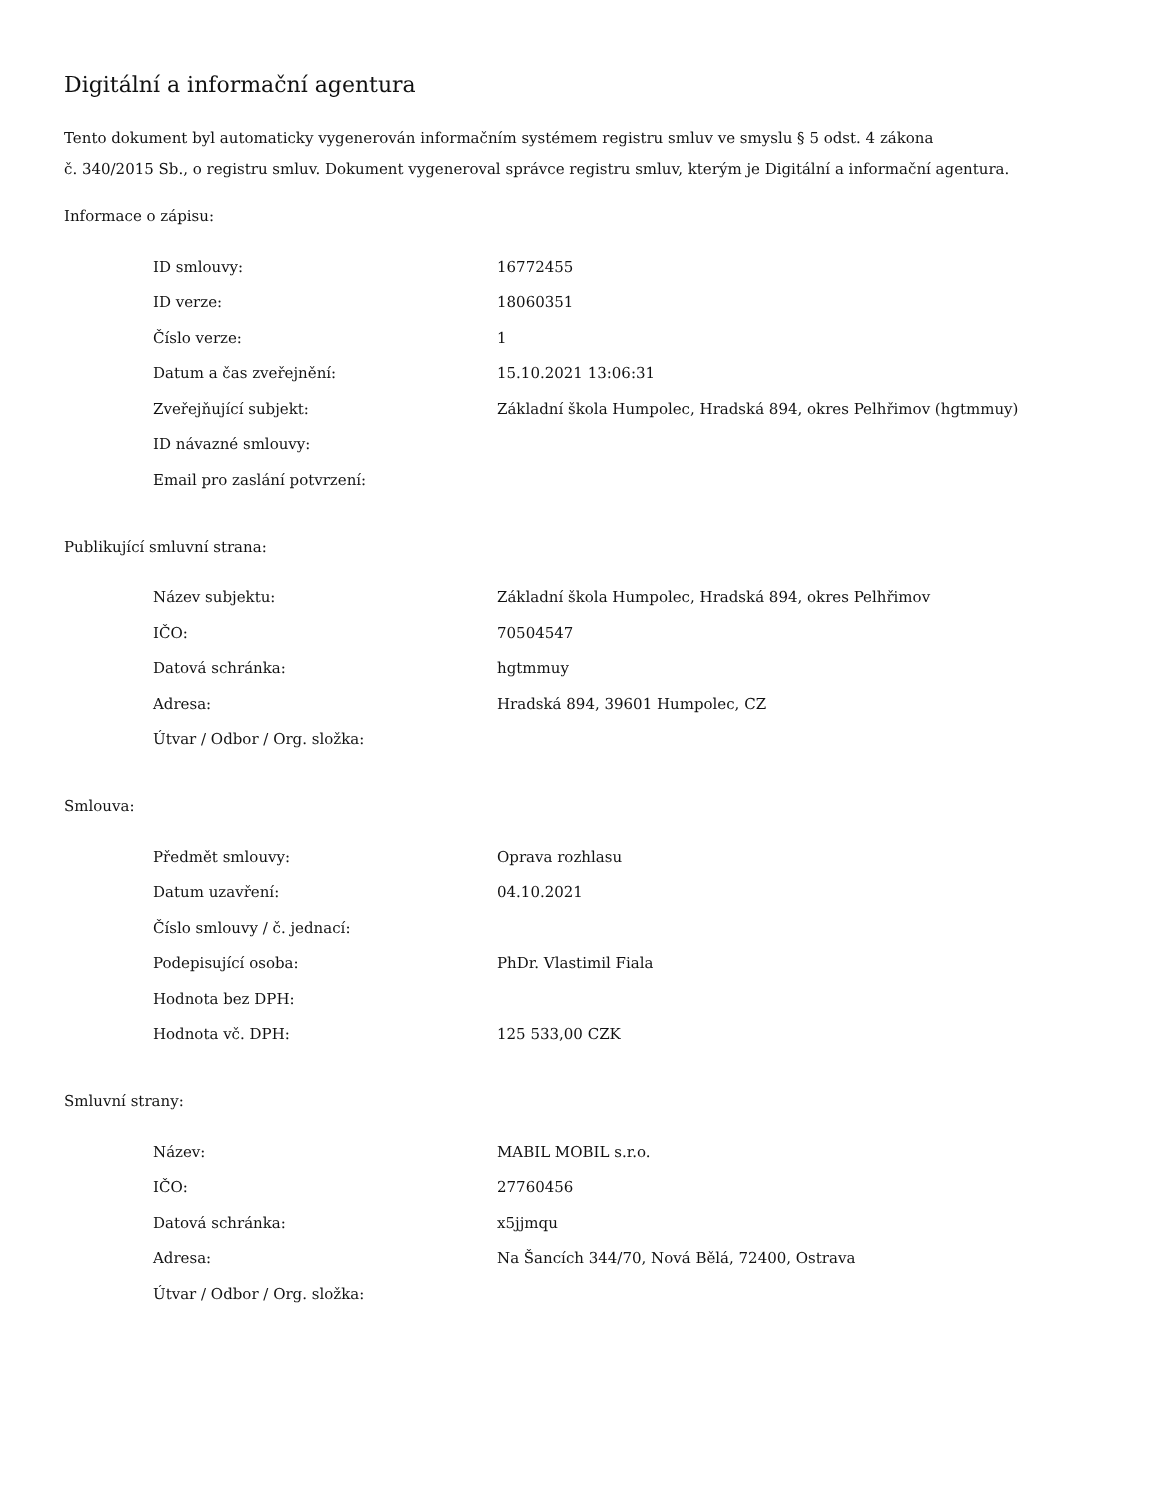Digitální a informační agentura
Tento dokument byl automaticky vygenerován informačním systémem registru smluv ve smyslu § 5 odst. 4 zákona
č. 340/2015 Sb., o registru smluv. Dokument vygeneroval správce registru smluv, kterým je Digitální a informační agentura.
Informace o zápisu:
| ID smlouvy: | 16772455 |
| ID verze: | 18060351 |
| Číslo verze: | 1 |
| Datum a čas zveřejnění: | 15.10.2021 13:06:31 |
| Zveřejňující subjekt: | Základní škola Humpolec, Hradská 894, okres Pelhřimov (hgtmmuy) |
| ID návazné smlouvy: | |
| Email pro zaslání potvrzení: | |
Publikující smluvní strana:
| Název subjektu: | Základní škola Humpolec, Hradská 894, okres Pelhřimov |
| IČO: | 70504547 |
| Datová schránka: | hgtmmuy |
| Adresa: | Hradská 894, 39601 Humpolec, CZ |
| Útvar / Odbor / Org. složka: | |
Smlouva:
| Předmět smlouvy: | Oprava rozhlasu |
| Datum uzavření: | 04.10.2021 |
| Číslo smlouvy / č. jednací: | |
| Podepisující osoba: | PhDr. Vlastimil Fiala |
| Hodnota bez DPH: | |
| Hodnota vč. DPH: | 125 533,00 CZK |
Smluvní strany:
| Název: | MABIL MOBIL s.r.o. |
| IČO: | 27760456 |
| Datová schránka: | x5jjmqu |
| Adresa: | Na Šancích 344/70, Nová Bělá, 72400, Ostrava |
| Útvar / Odbor / Org. složka: | |